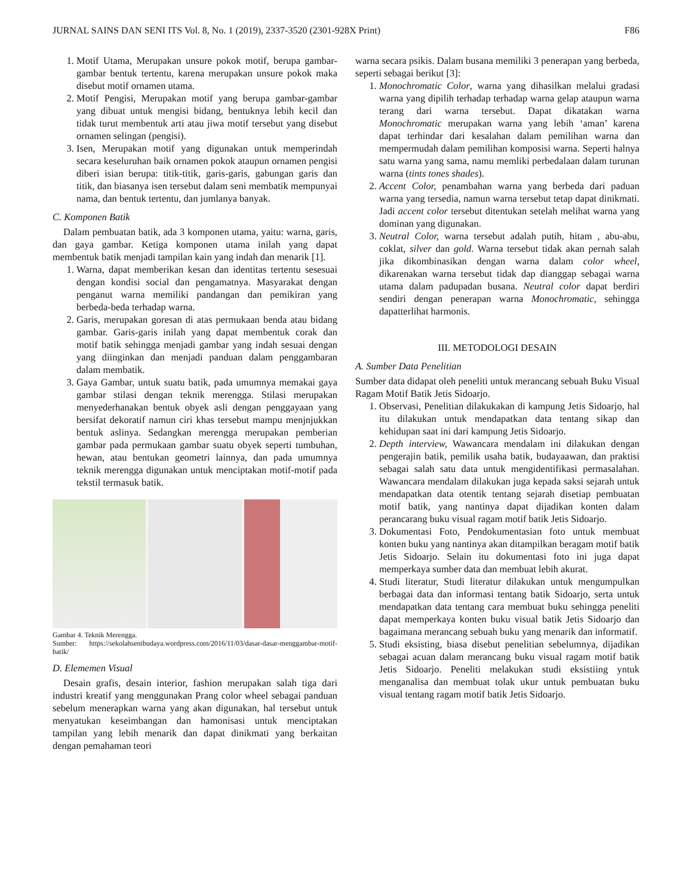JURNAL SAINS DAN SENI ITS Vol. 8, No. 1 (2019), 2337-3520 (2301-928X Print) F86
1. Motif Utama, Merupakan unsure pokok motif, berupa gambar-gambar bentuk tertentu, karena merupakan unsure pokok maka disebut motif ornamen utama.
2. Motif Pengisi, Merupakan motif yang berupa gambar-gambar yang dibuat untuk mengisi bidang, bentuknya lebih kecil dan tidak turut membentuk arti atau jiwa motif tersebut yang disebut ornamen selingan (pengisi).
3. Isen, Merupakan motif yang digunakan untuk memperindah secara keseluruhan baik ornamen pokok ataupun ornamen pengisi diberi isian berupa: titik-titik, garis-garis, gabungan garis dan titik, dan biasanya isen tersebut dalam seni membatik mempunyai nama, dan bentuk tertentu, dan jumlanya banyak.
C. Komponen Batik
Dalam pembuatan batik, ada 3 komponen utama, yaitu: warna, garis, dan gaya gambar. Ketiga komponen utama inilah yang dapat membentuk batik menjadi tampilan kain yang indah dan menarik [1].
1. Warna, dapat memberikan kesan dan identitas tertentu sesesuai dengan kondisi social dan pengamatnya. Masyarakat dengan penganut warna memiliki pandangan dan pemikiran yang berbeda-beda terhadap warna.
2. Garis, merupakan goresan di atas permukaan benda atau bidang gambar. Garis-garis inilah yang dapat membentuk corak dan motif batik sehingga menjadi gambar yang indah sesuai dengan yang diinginkan dan menjadi panduan dalam penggambaran dalam membatik.
3. Gaya Gambar, untuk suatu batik, pada umumnya memakai gaya gambar stilasi dengan teknik merengga. Stilasi merupakan menyederhanakan bentuk obyek asli dengan penggayaan yang bersifat dekoratif namun ciri khas tersebut mampu menjnjukkan bentuk aslinya. Sedangkan merengga merupakan pemberian gambar pada permukaan gambar suatu obyek seperti tumbuhan, hewan, atau bentukan geometri lainnya, dan pada umumnya teknik merengga digunakan untuk menciptakan motif-motif pada tekstil termasuk batik.
Gambar 4. Teknik Merengga.
Sumber: https://sekolahsenibudaya.wordpress.com/2016/11/03/dasar-dasar-menggambar-motif-batik/
D. Elememen Visual
Desain grafis, desain interior, fashion merupakan salah tiga dari industri kreatif yang menggunakan Prang color wheel sebagai panduan sebelum menerapkan warna yang akan digunakan, hal tersebut untuk menyatukan keseimbangan dan hamonisasi untuk menciptakan tampilan yang lebih menarik dan dapat dinikmati yang berkaitan dengan pemahaman teori
warna secara psikis. Dalam busana memiliki 3 penerapan yang berbeda, seperti sebagai berikut [3]:
1. Monochromatic Color, warna yang dihasilkan melalui gradasi warna yang dipilih terhadap terhadap warna gelap ataupun warna terang dari warna tersebut. Dapat dikatakan warna Monochromatic merupakan warna yang lebih ‘aman’ karena dapat terhindar dari kesalahan dalam pemilihan warna dan mempermudah dalam pemilihan komposisi warna. Seperti halnya satu warna yang sama, namu memliki perbedalaan dalam turunan warna (tints tones shades).
2. Accent Color, penambahan warna yang berbeda dari paduan warna yang tersedia, namun warna tersebut tetap dapat dinikmati. Jadi accent color tersebut ditentukan setelah melihat warna yang dominan yang digunakan.
3. Neutral Color, warna tersebut adalah putih, hitam , abu-abu, coklat, silver dan gold. Warna tersebut tidak akan pernah salah jika dikombinasikan dengan warna dalam color wheel, dikarenakan warna tersebut tidak dap dianggap sebagai warna utama dalam padupadan busana. Neutral color dapat berdiri sendiri dengan penerapan warna Monochromatic, sehingga dapatterlihat harmonis.
III. METODOLOGI DESAIN
A. Sumber Data Penelitian
Sumber data didapat oleh peneliti untuk merancang sebuah Buku Visual Ragam Motif Batik Jetis Sidoarjo.
1. Observasi, Penelitian dilakukakan di kampung Jetis Sidoarjo, hal itu dilakukan untuk mendapatkan data tentang sikap dan kehidupan saat ini dari kampung Jetis Sidoarjo.
2. Depth interview, Wawancara mendalam ini dilakukan dengan pengerajin batik, pemilik usaha batik, budayaawan, dan praktisi sebagai salah satu data untuk mengidentifikasi permasalahan. Wawancara mendalam dilakukan juga kepada saksi sejarah untuk mendapatkan data otentik tentang sejarah disetiap pembuatan motif batik, yang nantinya dapat dijadikan konten dalam perancarang buku visual ragam motif batik Jetis Sidoarjo.
3. Dokumentasi Foto, Pendokumentasian foto untuk membuat konten buku yang nantinya akan ditampilkan beragam motif batik Jetis Sidoarjo. Selain itu dokumentasi foto ini juga dapat memperkaya sumber data dan membuat lebih akurat.
4. Studi literatur, Studi literatur dilakukan untuk mengumpulkan berbagai data dan informasi tentang batik Sidoarjo, serta untuk mendapatkan data tentang cara membuat buku sehingga peneliti dapat memperkaya konten buku visual batik Jetis Sidoarjo dan bagaimana merancang sebuah buku yang menarik dan informatif.
5. Studi eksisting, biasa disebut penelitian sebelumnya, dijadikan sebagai acuan dalam merancang buku visual ragam motif batik Jetis Sidoarjo. Peneliti melakukan studi eksistiing yntuk menganalisa dan membuat tolak ukur untuk pembuatan buku visual tentang ragam motif batik Jetis Sidoarjo.